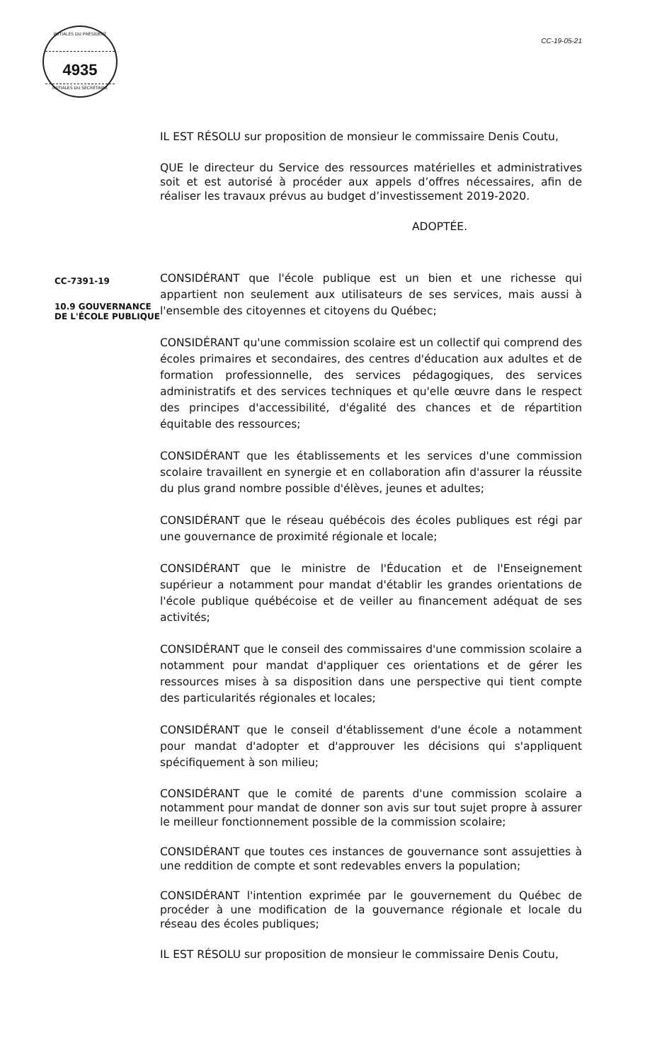INITIALES DU PRÉSIDENT
4935
INITIALES DU SECRÉTAIRE
CC-19-05-21
IL EST RÉSOLU sur proposition de monsieur le commissaire Denis Coutu,
QUE le directeur du Service des ressources matérielles et administratives soit et est autorisé à procéder aux appels d’offres nécessaires, afin de réaliser les travaux prévus au budget d’investissement 2019-2020.
ADOPTÉE.
CC-7391-19
10.9 GOUVERNANCE DE L'ÉCOLE PUBLIQUE
CONSIDÉRANT que l'école publique est un bien et une richesse qui appartient non seulement aux utilisateurs de ses services, mais aussi à l'ensemble des citoyennes et citoyens du Québec;
CONSIDÉRANT qu'une commission scolaire est un collectif qui comprend des écoles primaires et secondaires, des centres d'éducation aux adultes et de formation professionnelle, des services pédagogiques, des services administratifs et des services techniques et qu'elle œuvre dans le respect des principes d'accessibilité, d'égalité des chances et de répartition équitable des ressources;
CONSIDÉRANT que les établissements et les services d'une commission scolaire travaillent en synergie et en collaboration afin d'assurer la réussite du plus grand nombre possible d'élèves, jeunes et adultes;
CONSIDÉRANT que le réseau québécois des écoles publiques est régi par une gouvernance de proximité régionale et locale;
CONSIDÉRANT que le ministre de l'Éducation et de l'Enseignement supérieur a notamment pour mandat d'établir les grandes orientations de l'école publique québécoise et de veiller au financement adéquat de ses activités;
CONSIDÉRANT que le conseil des commissaires d'une commission scolaire a notamment pour mandat d'appliquer ces orientations et de gérer les ressources mises à sa disposition dans une perspective qui tient compte des particularités régionales et locales;
CONSIDÉRANT que le conseil d'établissement d'une école a notamment pour mandat d'adopter et d'approuver les décisions qui s'appliquent spécifiquement à son milieu;
CONSIDÉRANT que le comité de parents d'une commission scolaire a notamment pour mandat de donner son avis sur tout sujet propre à assurer le meilleur fonctionnement possible de la commission scolaire;
CONSIDÉRANT que toutes ces instances de gouvernance sont assujetties à une reddition de compte et sont redevables envers la population;
CONSIDÉRANT l'intention exprimée par le gouvernement du Québec de procéder à une modification de la gouvernance régionale et locale du réseau des écoles publiques;
IL EST RÉSOLU sur proposition de monsieur le commissaire Denis Coutu,